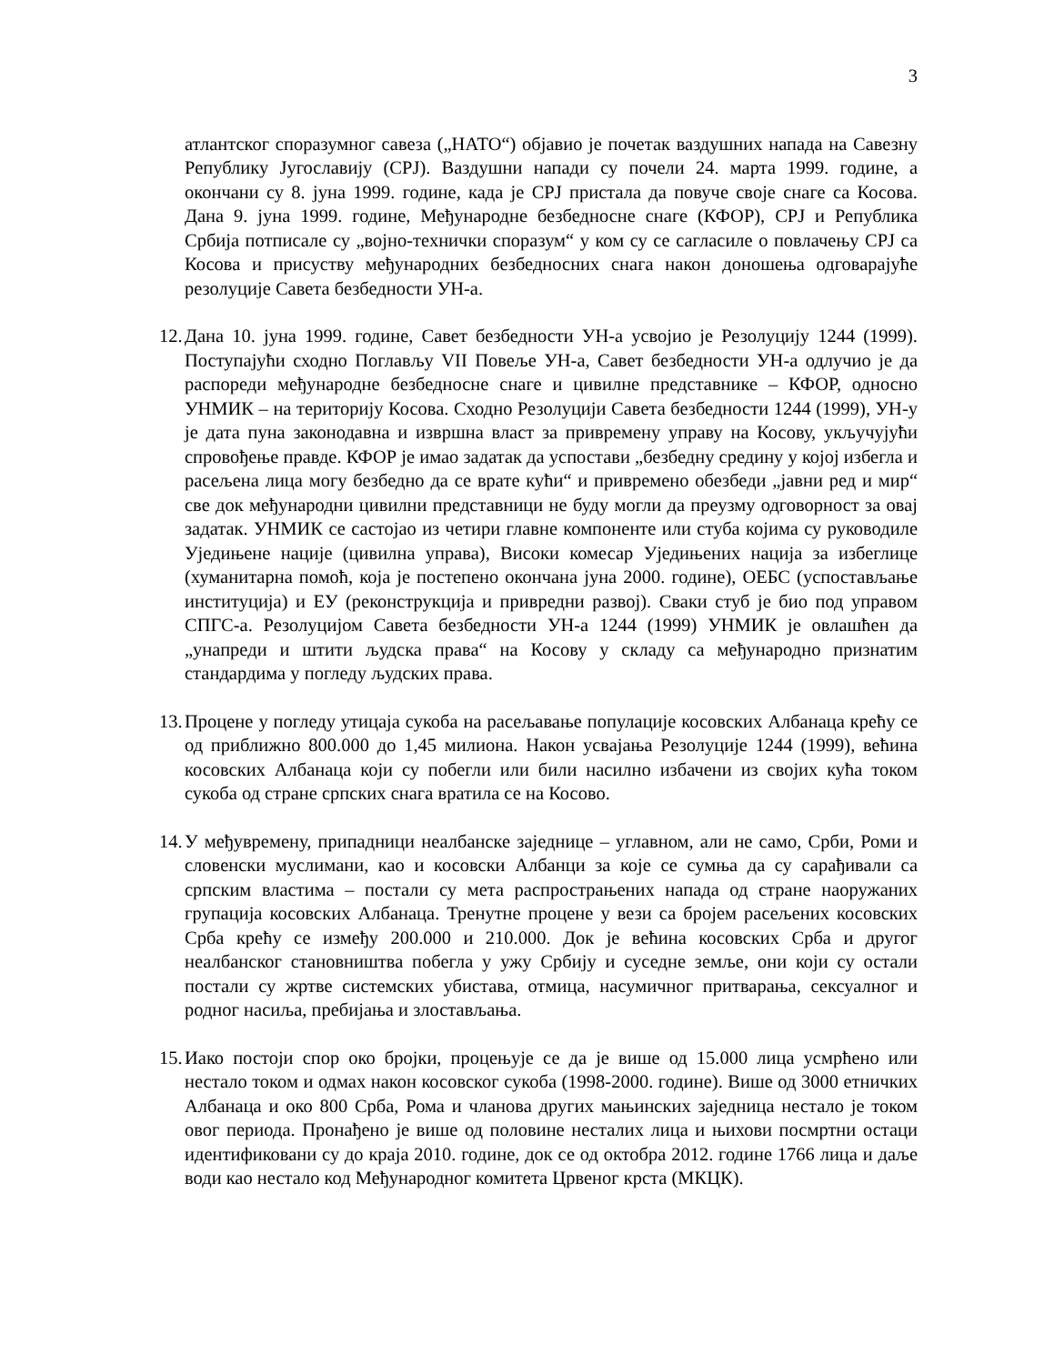3
атлантског споразумног савеза („НАТО“) објавио је почетак ваздушних напада на Савезну Републику Југославију (СРЈ). Ваздушни напади су почели 24. марта 1999. године, а окончани су 8. јуна 1999. године, када је СРЈ пристала да повуче своје снаге са Косова. Дана 9. јуна 1999. године, Међународне безбедносне снаге (КФОР), СРЈ и Република Србија потписале су „војно-технички споразум“ у ком су се сагласиле о повлачењу СРЈ са Косова и присуству међународних безбедносних снага након доношења одговарајуће резолуције Савета безбедности УН-а.
12.
Дана 10. јуна 1999. године, Савет безбедности УН-а усвојио је Резолуцију 1244 (1999). Поступајући сходно Поглављу VII Повеље УН-а, Савет безбедности УН-а одлучио је да распореди међународне безбедносне снаге и цивилне представнике – КФОР, односно УНМИК – на територију Косова. Сходно Резолуцији Савета безбедности 1244 (1999), УН-у је дата пуна законодавна и извршна власт за привремену управу на Косову, укључујући спровођење правде. КФОР је имао задатак да успостави „безбедну средину у којој избегла и расељена лица могу безбедно да се врате кући“ и привремено обезбеди „јавни ред и мир“ све док међународни цивилни представници не буду могли да преузму одговорност за овај задатак. УНМИК се састојао из четири главне компоненте или стуба којима су руководиле Уједињене нације (цивилна управа), Високи комесар Уједињених нација за избеглице (хуманитарна помоћ, која је постепено окончана јуна 2000. године), ОЕБС (успостављање институција) и ЕУ (реконструкција и привредни развој). Сваки стуб је био под управом СПГС-а. Резолуцијом Савета безбедности УН-а 1244 (1999) УНМИК је овлашћен да „унапреди и штити људска права“ на Косову у складу са међународно признатим стандардима у погледу људских права.
13.
Процене у погледу утицаја сукоба на расељавање популације косовских Албанаца крећу се од приближно 800.000 до 1,45 милиона. Након усвајања Резолуције 1244 (1999), већина косовских Албанаца који су побегли или били насилно избачени из својих кућа током сукоба од стране српских снага вратила се на Косово.
14.
У међувремену, припадници неалбанске заједнице – углавном, али не само, Срби, Роми и словенски муслимани, као и косовски Албанци за које се сумња да су сарађивали са српским властима – постали су мета распрострањених напада од стране наоружаних групација косовских Албанаца. Тренутне процене у вези са бројем расељених косовских Срба крећу се између 200.000 и 210.000. Док је већина косовских Срба и другог неалбанског становништва побегла у ужу Србију и суседне земље, они који су остали постали су жртве системских убистава, отмица, насумичног притварања, сексуалног и родног насиља, пребијања и злостављања.
15.
Иако постоји спор око бројки, процењује се да је више од 15.000 лица усмрћено или нестало током и одмах након косовског сукоба (1998-2000. године). Више од 3000 етничких Албанаца и око 800 Срба, Рома и чланова других мањинских заједница нестало је током овог периода. Пронађено је више од половине несталих лица и њихови посмртни остаци идентификовани су до краја 2010. године, док се од октобра 2012. године 1766 лица и даље води као нестало код Међународног комитета Црвеног крста (МКЦК).